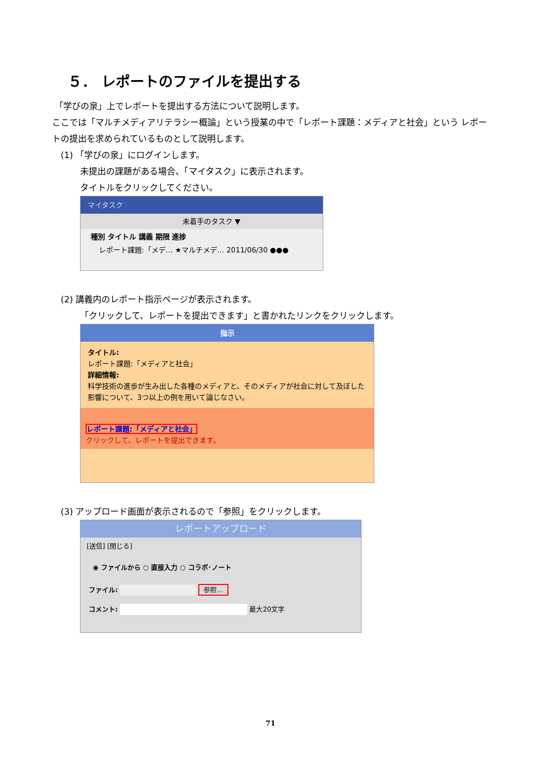５． レポートのファイルを提出する
「学びの泉」上でレポートを提出する方法について説明します。
ここでは「マルチメディアリテラシー概論」という授業の中で「レポート課題：メディアと社会」という レポートの提出を求められているものとして説明します。
(1) 「学びの泉」にログインします。
未提出の課題がある場合、「マイタスク」に表示されます。
タイトルをクリックしてください。
マイタスク
未着手のタスク ▼
種別 タイトル 講義 期限 進捗
レポート課題:「メデ… ★マルチメデ… 2011/06/30 ●●●
(2) 講義内のレポート指示ページが表示されます。
「クリックして、レポートを提出できます」と書かれたリンクをクリックします。
指示
タイトル:
レポート課題:「メディアと社会」
詳細情報:
科学技術の進歩が生み出した各種のメディアと、そのメディアが社会に対して及ぼした影響について、3つ以上の例を用いて論じなさい。
レポート課題:「メディアと社会」
クリックして、レポートを提出できます。
(3) アップロード画面が表示されるので「参照」をクリックします。
レポートアップロード
[送信] [閉じる]
◉ ファイルから ○ 直接入力 ○ コラボ･ノート
ファイル: 参照...
コメント: 最大20文字
71